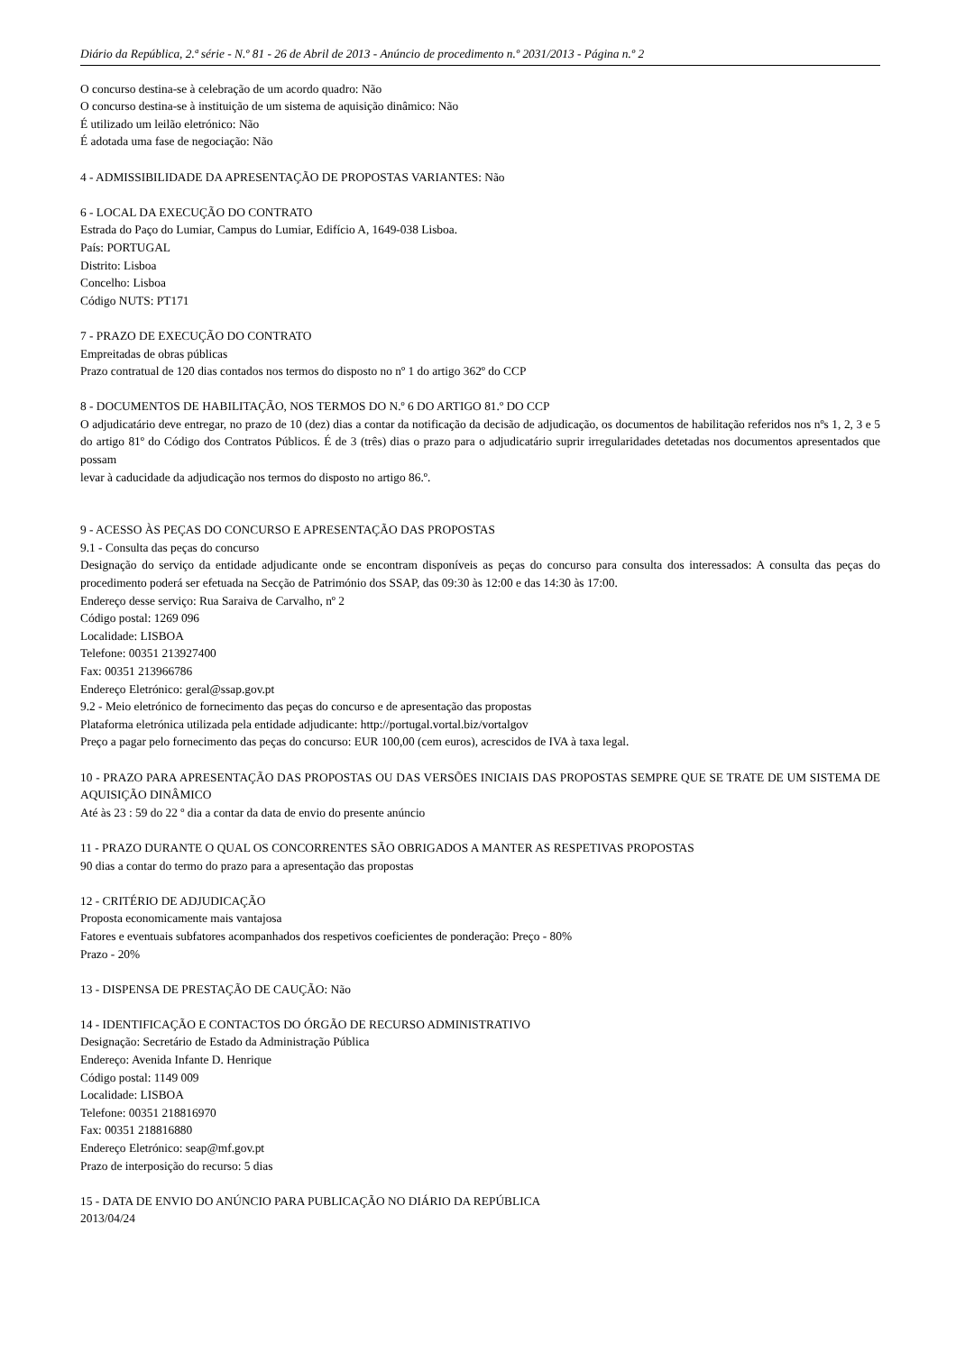Diário da República, 2.ª série - N.º 81 - 26 de Abril de 2013 - Anúncio de procedimento n.º 2031/2013 - Página n.º 2
O concurso destina-se à celebração de um acordo quadro: Não
O concurso destina-se à instituição de um sistema de aquisição dinâmico: Não
É utilizado um leilão eletrónico: Não
É adotada uma fase de negociação: Não
4 - ADMISSIBILIDADE DA APRESENTAÇÃO DE PROPOSTAS VARIANTES: Não
6 - LOCAL DA EXECUÇÃO DO CONTRATO
Estrada do Paço do Lumiar, Campus do Lumiar, Edifício A, 1649-038 Lisboa.
País: PORTUGAL
Distrito: Lisboa
Concelho: Lisboa
Código NUTS: PT171
7 - PRAZO DE EXECUÇÃO DO CONTRATO
Empreitadas de obras públicas
Prazo contratual de 120 dias contados nos termos do disposto no nº 1 do artigo 362º do CCP
8 - DOCUMENTOS DE HABILITAÇÃO, NOS TERMOS DO N.º 6 DO ARTIGO 81.º DO CCP
O adjudicatário deve entregar, no prazo de 10 (dez) dias a contar da notificação da decisão de adjudicação, os documentos de habilitação referidos nos nºs 1, 2, 3 e 5 do artigo 81º do Código dos Contratos Públicos. É de 3 (três) dias o prazo para o adjudicatário suprir irregularidades detetadas nos documentos apresentados que possam
levar à caducidade da adjudicação nos termos do disposto no artigo 86.º.
9 - ACESSO ÀS PEÇAS DO CONCURSO E APRESENTAÇÃO DAS PROPOSTAS
9.1 - Consulta das peças do concurso
Designação do serviço da entidade adjudicante onde se encontram disponíveis as peças do concurso para consulta dos interessados: A consulta das peças do procedimento poderá ser efetuada na Secção de Património dos SSAP, das 09:30 às 12:00 e das 14:30 às 17:00.
Endereço desse serviço: Rua Saraiva de Carvalho, nº 2
Código postal: 1269 096
Localidade: LISBOA
Telefone: 00351 213927400
Fax: 00351 213966786
Endereço Eletrónico: geral@ssap.gov.pt
9.2 - Meio eletrónico de fornecimento das peças do concurso e de apresentação das propostas
Plataforma eletrónica utilizada pela entidade adjudicante: http://portugal.vortal.biz/vortalgov
Preço a pagar pelo fornecimento das peças do concurso: EUR 100,00 (cem euros), acrescidos de IVA à taxa legal.
10 - PRAZO PARA APRESENTAÇÃO DAS PROPOSTAS OU DAS VERSÕES INICIAIS DAS PROPOSTAS SEMPRE QUE SE TRATE DE UM SISTEMA DE AQUISIÇÃO DINÂMICO
Até às 23 : 59 do 22 º dia a contar da data de envio do presente anúncio
11 - PRAZO DURANTE O QUAL OS CONCORRENTES SÃO OBRIGADOS A MANTER AS RESPETIVAS PROPOSTAS
90 dias a contar do termo do prazo para a apresentação das propostas
12 - CRITÉRIO DE ADJUDICAÇÃO
Proposta economicamente mais vantajosa
Fatores e eventuais subfatores acompanhados dos respetivos coeficientes de ponderação: Preço - 80%
Prazo - 20%
13 - DISPENSA DE PRESTAÇÃO DE CAUÇÃO: Não
14 - IDENTIFICAÇÃO E CONTACTOS DO ÓRGÃO DE RECURSO ADMINISTRATIVO
Designação: Secretário de Estado da Administração Pública
Endereço: Avenida Infante D. Henrique
Código postal: 1149 009
Localidade: LISBOA
Telefone: 00351 218816970
Fax: 00351 218816880
Endereço Eletrónico: seap@mf.gov.pt
Prazo de interposição do recurso: 5 dias
15 - DATA DE ENVIO DO ANÚNCIO PARA PUBLICAÇÃO NO DIÁRIO DA REPÚBLICA
2013/04/24